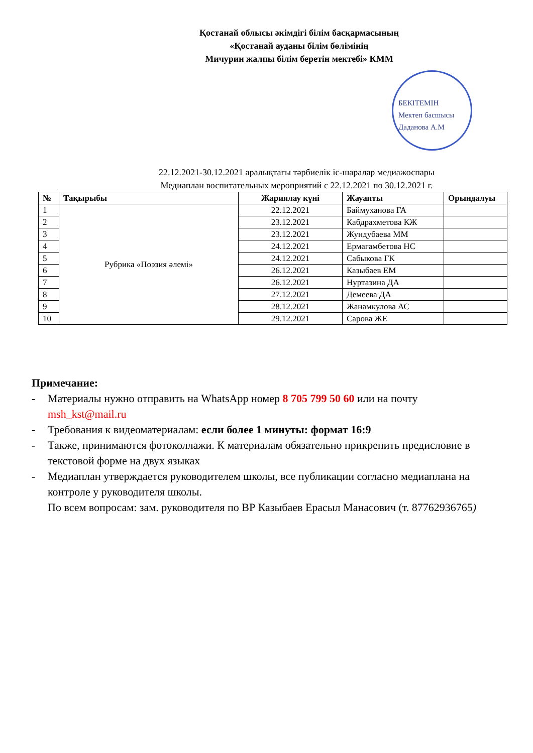Қостанай облысы әкімдігі білім басқармасының
«Қостанай ауданы білім бөлімінің
Мичурин жалпы білім беретін мектебі» КММ
БЕКІТЕМІН
Мектеп басшысы
Даданова А.М
22.12.2021-30.12.2021 аралықтағы тәрбиелік іс-шаралар медиажоспары
Медиаплан воспитательных мероприятий с 22.12.2021 по 30.12.2021 г.
| № | Тақырыбы | Жариялау күні | Жауапты | Орындалуы |
| --- | --- | --- | --- | --- |
| 1 | Рубрика «Поэзия әлемі» | 22.12.2021 | Баймуханова ГА | |
| 2 | | 23.12.2021 | Кабдрахметова КЖ | |
| 3 | | 23.12.2021 | Жундубаева ММ | |
| 4 | | 24.12.2021 | Ермагамбетова НС | |
| 5 | | 24.12.2021 | Сабыкова ГК | |
| 6 | | 26.12.2021 | Казыбаев ЕМ | |
| 7 | | 26.12.2021 | Нуртазина ДА | |
| 8 | | 27.12.2021 | Демеева ДА | |
| 9 | | 28.12.2021 | Жанамкулова АС | |
| 10 | | 29.12.2021 | Сарова ЖЕ | |
Примечание:
- Материалы нужно отправить на WhatsApp номер 8 705 799 50 60 или на почту msh_kst@mail.ru
- Требования к видеоматериалам: если более 1 минуты: формат 16:9
- Также, принимаются фотоколлажи. К материалам обязательно прикрепить предисловие в текстовой форме на двух языках
- Медиаплан утверждается руководителем школы, все публикации согласно медиаплана на контроле у руководителя школы.
По всем вопросам: зам. руководителя по ВР Казыбаев Ерасыл Манасович (т. 87762936765)